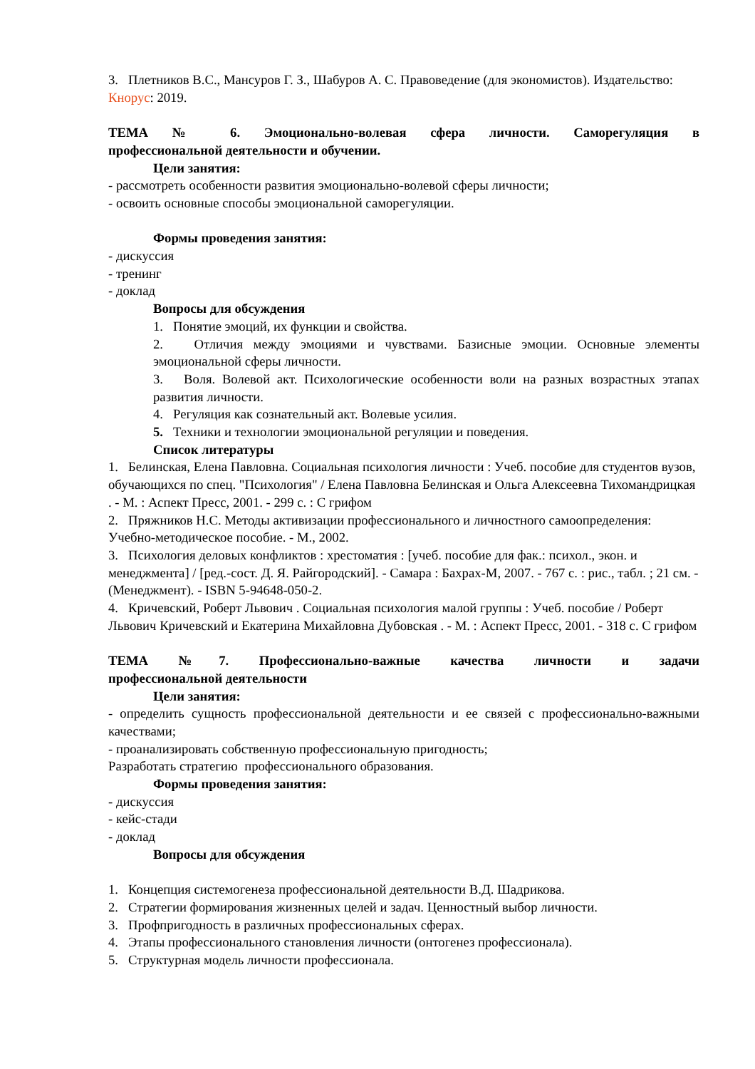3. Плетников В.С., Мансуров Г. З., Шабуров А. С. Правоведение (для экономистов). Издательство: Кнорус: 2019.
ТЕМА № 6. Эмоционально-волевая сфера личности. Саморегуляция в
профессиональной деятельности и обучении.
Цели занятия:
- рассмотреть особенности развития эмоционально-волевой сферы личности;
- освоить основные способы эмоциональной саморегуляции.
Формы проведения занятия:
- дискуссия
- тренинг
- доклад
Вопросы для обсуждения
1. Понятие эмоций, их функции и свойства.
2. Отличия между эмоциями и чувствами. Базисные эмоции. Основные элементы эмоциональной сферы личности.
3. Воля. Волевой акт. Психологические особенности воли на разных возрастных этапах развития личности.
4. Регуляция как сознательный акт. Волевые усилия.
5. Техники и технологии эмоциональной регуляции и поведения.
Список литературы
1. Белинская, Елена Павловна. Социальная психология личности : Учеб. пособие для студентов вузов, обучающихся по спец. "Психология" / Елена Павловна Белинская и Ольга Алексеевна Тихомандрицкая . - М. : Аспект Пресс, 2001. - 299 с. : С грифом
2. Пряжников Н.С. Методы активизации профессионального и личностного самоопределения: Учебно-методическое пособие. - М., 2002.
3. Психология деловых конфликтов : хрестоматия : [учеб. пособие для фак.: психол., экон. и менеджмента] / [ред.-сост. Д. Я. Райгородский]. - Самара : Бахрах-М, 2007. - 767 с. : рис., табл. ; 21 см. - (Менеджмент). - ISBN 5-94648-050-2.
4. Кричевский, Роберт Львович . Социальная психология малой группы : Учеб. пособие / Роберт Львович Кричевский и Екатерина Михайловна Дубовская . - М. : Аспект Пресс, 2001. - 318 с. С грифом
ТЕМА №7. Профессионально-важные качества личности и задачи
профессиональной деятельности
Цели занятия:
- определить сущность профессиональной деятельности и ее связей с профессионально-важными качествами;
- проанализировать собственную профессиональную пригодность;
Разработать стратегию профессионального образования.
Формы проведения занятия:
- дискуссия
- кейс-стади
- доклад
Вопросы для обсуждения
1. Концепция системогенеза профессиональной деятельности В.Д. Шадрикова.
2. Стратегии формирования жизненных целей и задач. Ценностный выбор личности.
3. Профпригодность в различных профессиональных сферах.
4. Этапы профессионального становления личности (онтогенез профессионала).
5. Структурная модель личности профессионала.